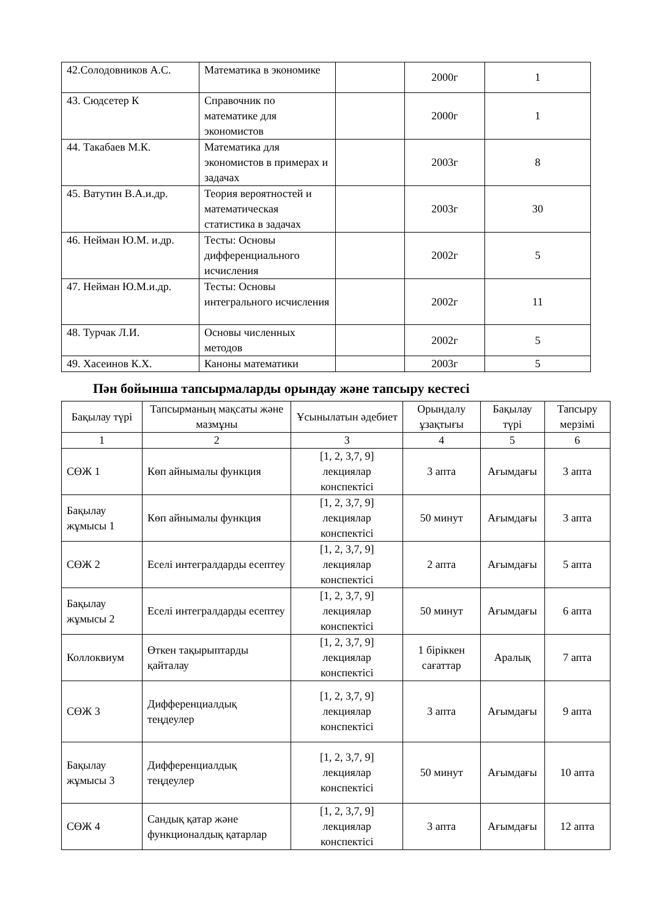| 42.Солодовников А.С. | Математика в экономике | | 2000г | 1 |
| 43. Сюдсетер К | Справочник по математике для экономистов | | 2000г | 1 |
| 44. Такабаев М.К. | Математика для экономистов в примерах и задачах | | 2003г | 8 |
| 45. Ватутин В.А.и.др. | Теория вероятностей и математическая статистика в задачах | | 2003г | 30 |
| 46. Нейман Ю.М. и.др. | Тесты: Основы дифференциального исчисления | | 2002г | 5 |
| 47. Нейман Ю.М.и.др. | Тесты: Основы интегрального исчисления | | 2002г | 11 |
| 48. Турчак Л.И. | Основы численных методов | | 2002г | 5 |
| 49. Хасеинов К.Х. | Каноны математики | | 2003г | 5 |
Пән бойынша тапсырмаларды орындау және тапсыру кестесі
| Бақылау түрі | Тапсырманың мақсаты және мазмұны | Ұсынылатын әдебиет | Орындалу ұзақтығы | Бақылау түрі | Тапсыру мерзімі |
| --- | --- | --- | --- | --- | --- |
| 1 | 2 | 3 | 4 | 5 | 6 |
| СӨЖ 1 | Көп айнымалы функция | [1, 2, 3,7, 9] лекциялар конспектісі | 3 апта | Ағымдағы | 3 апта |
| Бақылау жұмысы 1 | Көп айнымалы функция | [1, 2, 3,7, 9] лекциялар конспектісі | 50 минут | Ағымдағы | 3 апта |
| СӨЖ 2 | Еселі интегралдарды есептеу | [1, 2, 3,7, 9] лекциялар конспектісі | 2 апта | Ағымдағы | 5 апта |
| Бақылау жұмысы 2 | Еселі интегралдарды есептеу | [1, 2, 3,7, 9] лекциялар конспектісі | 50 минут | Ағымдағы | 6 апта |
| Коллоквиум | Өткен тақырыптарды қайталау | [1, 2, 3,7, 9] лекциялар конспектісі | 1 біріккен сағаттар | Аралық | 7 апта |
| СӨЖ 3 | Дифференциалдық теңдеулер | [1, 2, 3,7, 9] лекциялар конспектісі | 3 апта | Ағымдағы | 9 апта |
| Бақылау жұмысы 3 | Дифференциалдық теңдеулер | [1, 2, 3,7, 9] лекциялар конспектісі | 50 минут | Ағымдағы | 10 апта |
| СӨЖ 4 | Сандық қатар және функционалдық қатарлар | [1, 2, 3,7, 9] лекциялар конспектісі | 3 апта | Ағымдағы | 12 апта |